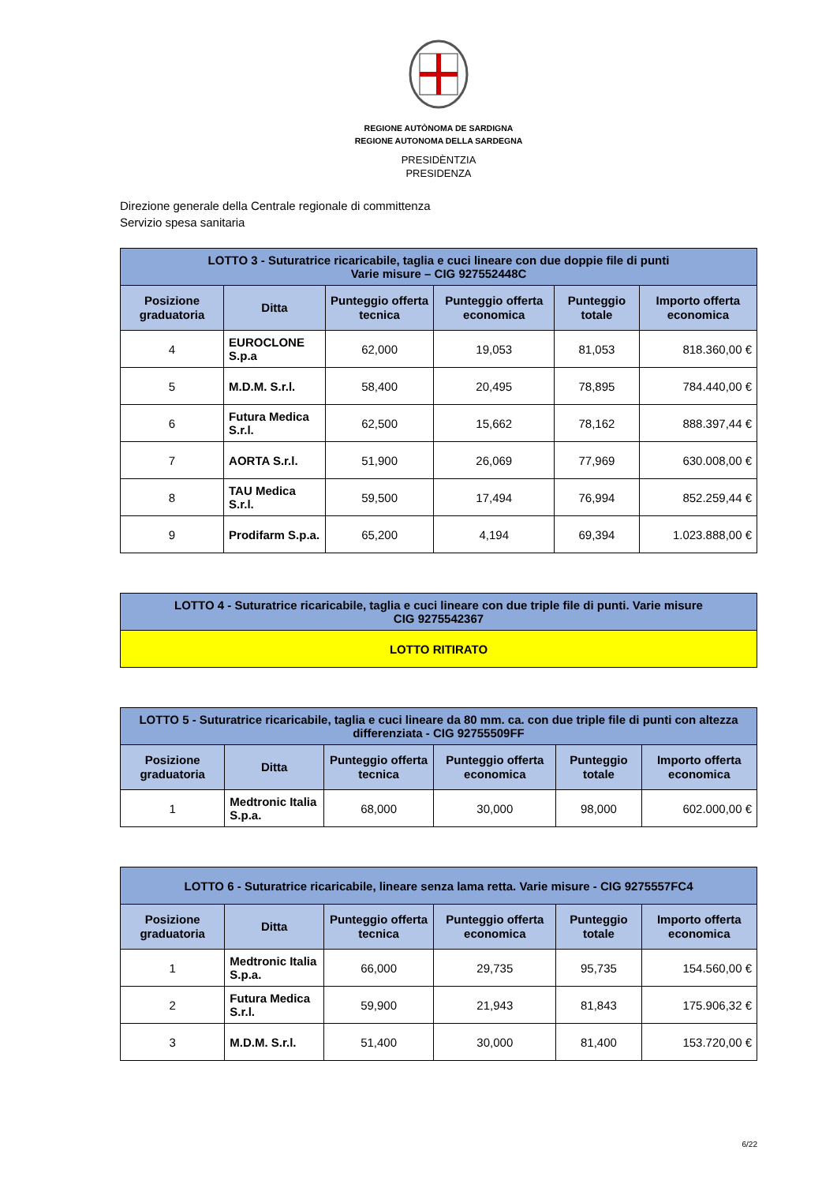REGIONE AUTÒNOMA DE SARDIGNA
REGIONE AUTONOMA DELLA SARDEGNA
PRESIDÈNTZIA
PRESIDENZA
Direzione generale della Centrale regionale di committenza
Servizio spesa sanitaria
| LOTTO 3 - Suturatrice ricaricabile, taglia e cuci lineare con due doppie file di punti Varie misure – CIG 927552448C | | | | | |
| Posizione graduatoria | Ditta | Punteggio offerta tecnica | Punteggio offerta economica | Punteggio totale | Importo offerta economica |
| 4 | EUROCLONE S.p.a | 62,000 | 19,053 | 81,053 | 818.360,00 € |
| 5 | M.D.M. S.r.l. | 58,400 | 20,495 | 78,895 | 784.440,00 € |
| 6 | Futura Medica S.r.l. | 62,500 | 15,662 | 78,162 | 888.397,44 € |
| 7 | AORTA S.r.l. | 51,900 | 26,069 | 77,969 | 630.008,00 € |
| 8 | TAU Medica S.r.l. | 59,500 | 17,494 | 76,994 | 852.259,44 € |
| 9 | Prodifarm S.p.a. | 65,200 | 4,194 | 69,394 | 1.023.888,00 € |
| LOTTO 4 - Suturatrice ricaricabile, taglia e cuci lineare con due triple file di punti. Varie misure CIG 9275542367 |
| LOTTO RITIRATO |
| LOTTO 5 - Suturatrice ricaricabile, taglia e cuci lineare da 80 mm. ca. con due triple file di punti con altezza differenziata - CIG 92755509FF | | | | | |
| Posizione graduatoria | Ditta | Punteggio offerta tecnica | Punteggio offerta economica | Punteggio totale | Importo offerta economica |
| 1 | Medtronic Italia S.p.a. | 68,000 | 30,000 | 98,000 | 602.000,00 € |
| LOTTO 6 - Suturatrice ricaricabile, lineare senza lama retta. Varie misure - CIG 9275557FC4 | | | | | |
| Posizione graduatoria | Ditta | Punteggio offerta tecnica | Punteggio offerta economica | Punteggio totale | Importo offerta economica |
| 1 | Medtronic Italia S.p.a. | 66,000 | 29,735 | 95,735 | 154.560,00 € |
| 2 | Futura Medica S.r.l. | 59,900 | 21,943 | 81,843 | 175.906,32 € |
| 3 | M.D.M. S.r.l. | 51,400 | 30,000 | 81,400 | 153.720,00 € |
6/22